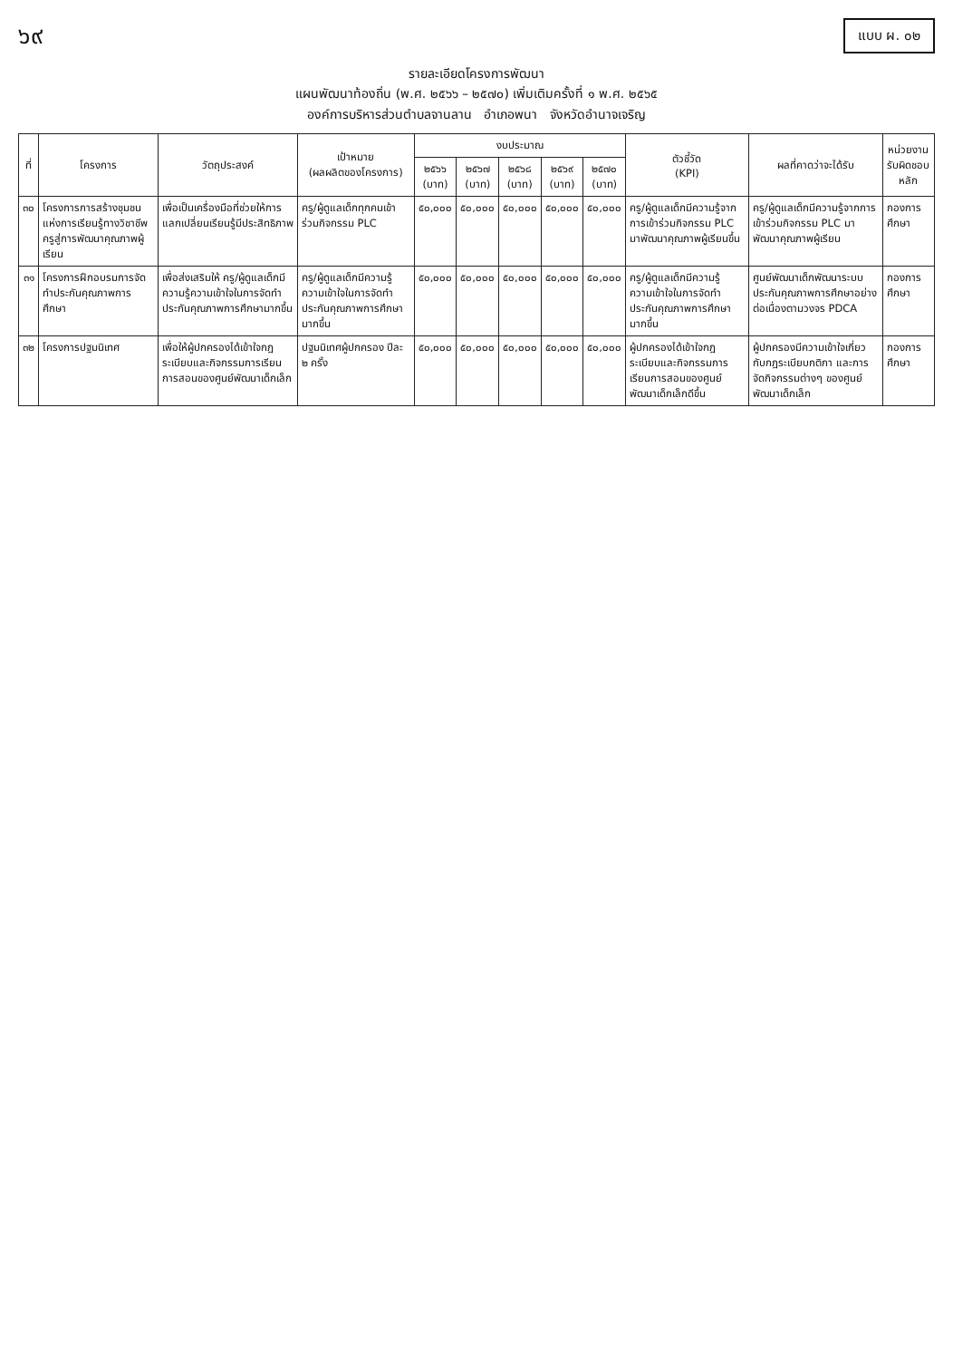๖๙
แบบ ผ. ๐๒
รายละเอียดโครงการพัฒนา
แผนพัฒนาท้องถิ่น (พ.ศ. ๒๕๖๖ – ๒๕๗๐) เพิ่มเติมครั้งที่ ๑ พ.ศ. ๒๕๖๕
องค์การบริหารส่วนตำบลจานลาน อำเภอพนา จังหวัดอำนาจเจริญ
| ที่ | โครงการ | วัตถุประสงค์ | เป้าหมาย (ผลผลิตของโครงการ) | งบประมาณ | | | | | ตัวชี้วัด (KPI) | ผลที่คาดว่าจะได้รับ | หน่วยงานรับผิดชอบหลัก |
| --- | --- | --- | --- | --- | --- | --- | --- | --- | --- | --- | --- |
| | | | | ๒๕๖๖ (บาท) | ๒๕๖๗ (บาท) | ๒๕๖๘ (บาท) | ๒๕๖๙ (บาท) | ๒๕๗๐ (บาท) | | | |
| ๓๐ | โครงการการสร้างชุมชนแห่งการเรียนรู้ทางวิชาชีพครูสู่การพัฒนาคุณภาพผู้เรียน | เพื่อเป็นเครื่องมือที่ช่วยให้การแลกเปลี่ยนเรียนรู้มีประสิทธิภาพ | ครู/ผู้ดูแลเด็กทุกคนเข้าร่วมกิจกรรม PLC | ๕๐,๐๐๐ | ๕๐,๐๐๐ | ๕๐,๐๐๐ | ๕๐,๐๐๐ | ๕๐,๐๐๐ | ครู/ผู้ดูแลเด็กมีความรู้จากการเข้าร่วมกิจกรรม PLC มาพัฒนาคุณภาพผู้เรียนขึ้น | ครู/ผู้ดูแลเด็กมีความรู้จากการเข้าร่วมกิจกรรม PLC มาพัฒนาคุณภาพผู้เรียน | กองการศึกษา |
| ๓๑ | โครงการฝึกอบรมการจัดทำประกันคุณภาพการศึกษา | เพื่อส่งเสริมให้ ครู/ผู้ดูแลเด็กมีความรู้ความเข้าใจในการจัดทำประกันคุณภาพการศึกษามากขึ้น | ครู/ผู้ดูแลเด็กมีความรู้ความเข้าใจในการจัดทำประกันคุณภาพการศึกษามากขึ้น | ๕๐,๐๐๐ | ๕๐,๐๐๐ | ๕๐,๐๐๐ | ๕๐,๐๐๐ | ๕๐,๐๐๐ | ครู/ผู้ดูแลเด็กมีความรู้ ความเข้าใจในการจัดทำประกันคุณภาพการศึกษามากขึ้น | ศูนย์พัฒนาเด็กพัฒนาระบบประกันคุณภาพการศึกษาอย่างต่อเนื่องตามวงจร PDCA | กองการศึกษา |
| ๓๒ | โครงการปฐมนิเทศ | เพื่อให้ผู้ปกครองได้เข้าใจกฎระเบียบและกิจกรรมการเรียนการสอนของศูนย์พัฒนาเด็กเล็ก | ปฐมนิเทศผู้ปกครอง ปีละ ๒ ครั้ง | ๕๐,๐๐๐ | ๕๐,๐๐๐ | ๕๐,๐๐๐ | ๕๐,๐๐๐ | ๕๐,๐๐๐ | ผู้ปกครองได้เข้าใจกฎระเบียบและกิจกรรมการเรียนการสอนของศูนย์พัฒนาเด็กเล็กดีขึ้น | ผู้ปกครองมีความเข้าใจเกี่ยวกับกฎระเบียบกติกา และการจัดกิจกรรมต่างๆ ของศูนย์พัฒนาเด็กเล็ก | กองการศึกษา |